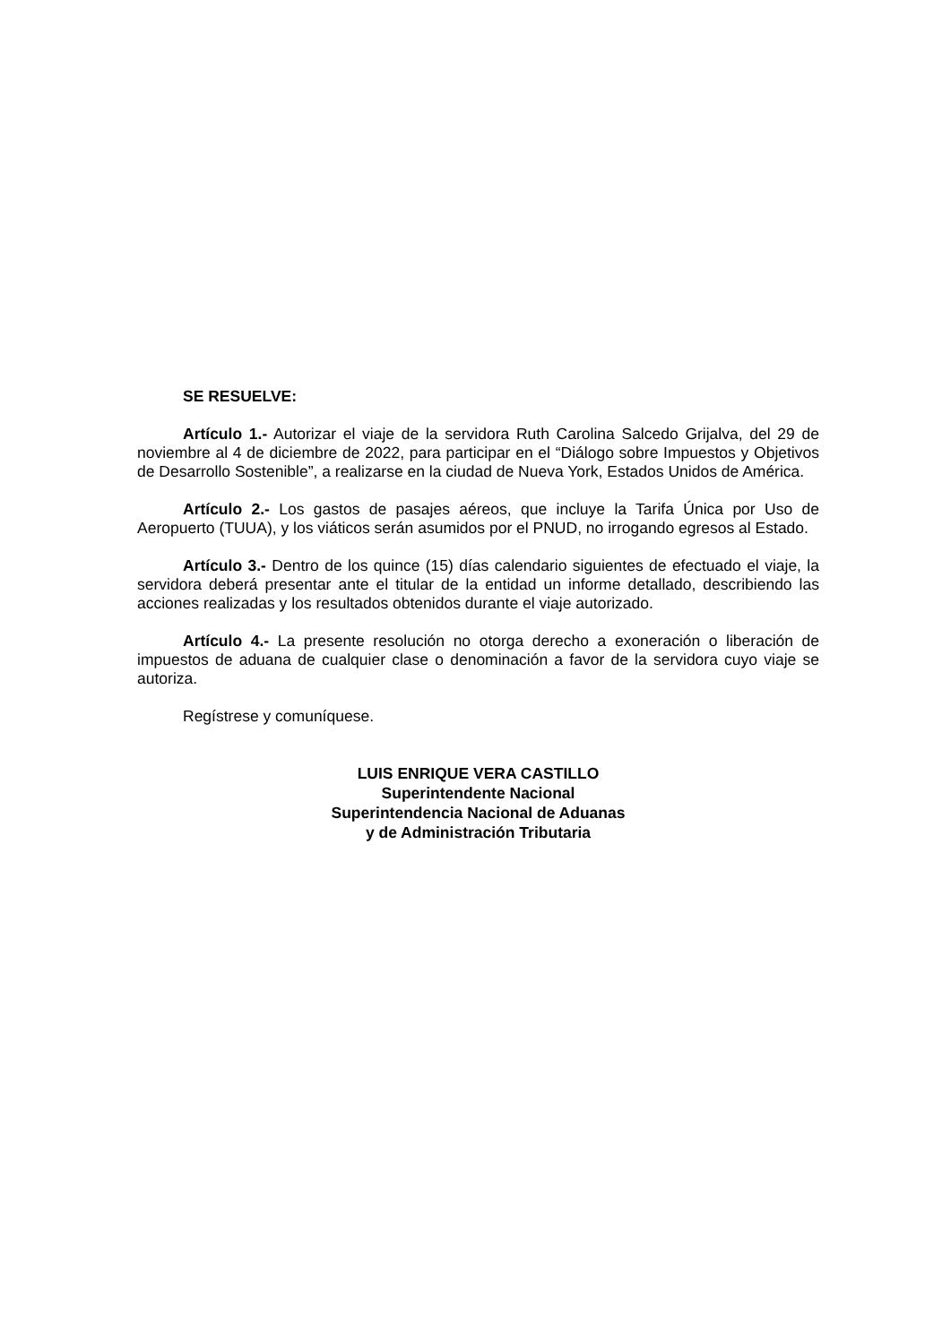SE RESUELVE:
Artículo 1.- Autorizar el viaje de la servidora Ruth Carolina Salcedo Grijalva, del 29 de noviembre al 4 de diciembre de 2022, para participar en el “Diálogo sobre Impuestos y Objetivos de Desarrollo Sostenible”, a realizarse en la ciudad de Nueva York, Estados Unidos de América.
Artículo 2.- Los gastos de pasajes aéreos, que incluye la Tarifa Única por Uso de Aeropuerto (TUUA), y los viáticos serán asumidos por el PNUD, no irrogando egresos al Estado.
Artículo 3.- Dentro de los quince (15) días calendario siguientes de efectuado el viaje, la servidora deberá presentar ante el titular de la entidad un informe detallado, describiendo las acciones realizadas y los resultados obtenidos durante el viaje autorizado.
Artículo 4.- La presente resolución no otorga derecho a exoneración o liberación de impuestos de aduana de cualquier clase o denominación a favor de la servidora cuyo viaje se autoriza.
Regístrese y comuníquese.
LUIS ENRIQUE VERA CASTILLO
Superintendente Nacional
Superintendencia Nacional de Aduanas
y de Administración Tributaria